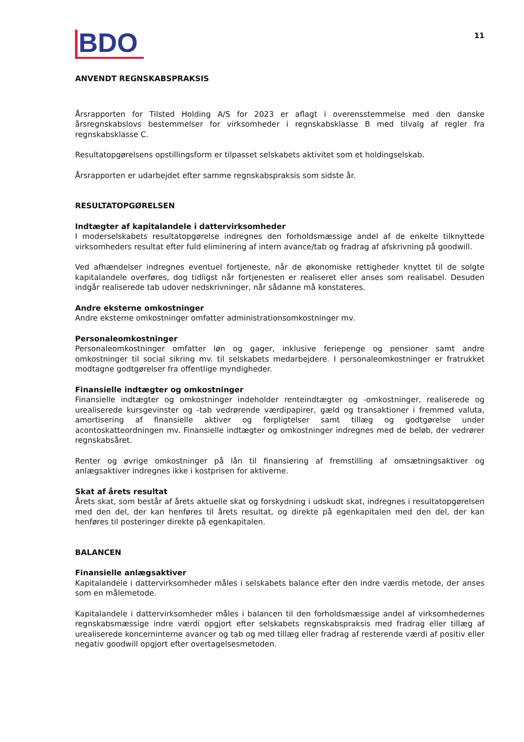11
BDO
ANVENDT REGNSKABSPRAKSIS
Årsrapporten for Tilsted Holding A/S for 2023 er aflagt i overensstemmelse med den danske årsregnskabslovs bestemmelser for virksomheder i regnskabsklasse B med tilvalg af regler fra regnskabsklasse C.
Resultatopgørelsens opstillingsform er tilpasset selskabets aktivitet som et holdingselskab.
Årsrapporten er udarbejdet efter samme regnskabspraksis som sidste år.
RESULTATOPGØRELSEN
Indtægter af kapitalandele i dattervirksomheder
I moderselskabets resultatopgørelse indregnes den forholdsmæssige andel af de enkelte tilknyttede virksomheders resultat efter fuld eliminering af intern avance/tab og fradrag af afskrivning på goodwill.
Ved afhændelser indregnes eventuel fortjeneste, når de økonomiske rettigheder knyttet til de solgte kapitalandele overføres, dog tidligst når fortjenesten er realiseret eller anses som realisabel. Desuden indgår realiserede tab udover nedskrivninger, når sådanne må konstateres.
Andre eksterne omkostninger
Andre eksterne omkostninger omfatter administrationsomkostninger mv.
Personaleomkostninger
Personaleomkostninger omfatter løn og gager, inklusive feriepenge og pensioner samt andre omkostninger til social sikring mv. til selskabets medarbejdere. I personaleomkostninger er fratrukket modtagne godtgørelser fra offentlige myndigheder.
Finansielle indtægter og omkostninger
Finansielle indtægter og omkostninger indeholder renteindtægter og -omkostninger, realiserede og urealiserede kursgevinster og -tab vedrørende værdipapirer, gæld og transaktioner i fremmed valuta, amortisering af finansielle aktiver og forpligtelser samt tillæg og godtgørelse under acontoskatteordningen mv. Finansielle indtægter og omkostninger indregnes med de beløb, der vedrører regnskabsåret.
Renter og øvrige omkostninger på lån til finansiering af fremstilling af omsætningsaktiver og anlægsaktiver indregnes ikke i kostprisen for aktiverne.
Skat af årets resultat
Årets skat, som består af årets aktuelle skat og forskydning i udskudt skat, indregnes i resultatopgørelsen med den del, der kan henføres til årets resultat, og direkte på egenkapitalen med den del, der kan henføres til posteringer direkte på egenkapitalen.
BALANCEN
Finansielle anlægsaktiver
Kapitalandele i dattervirksomheder måles i selskabets balance efter den indre værdis metode, der anses som en målemetode.
Kapitalandele i dattervirksomheder måles i balancen til den forholdsmæssige andel af virksomhedernes regnskabsmæssige indre værdi opgjort efter selskabets regnskabspraksis med fradrag eller tillæg af urealiserede koncerninterne avancer og tab og med tillæg eller fradrag af resterende værdi af positiv eller negativ goodwill opgjort efter overtagelsesmetoden.